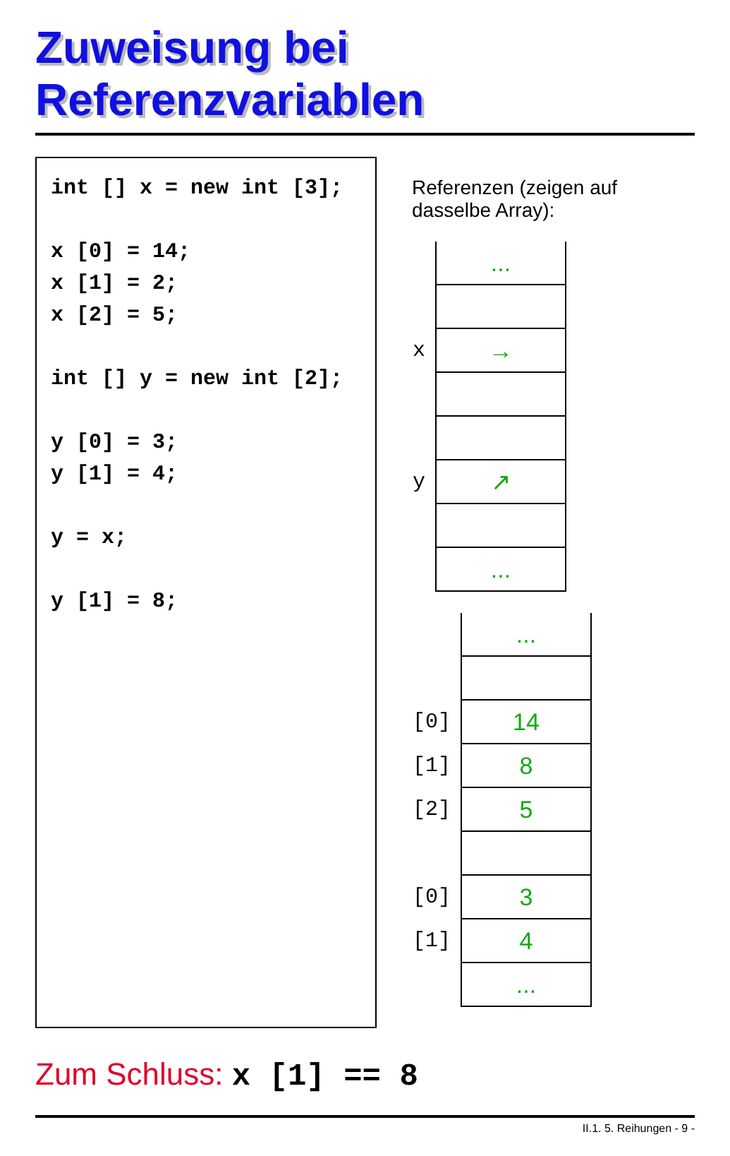Zuweisung bei Referenzvariablen
int [] x = new int [3]; x [0] = 14; x [1] = 2; x [2] = 5; int [] y = new int [2]; y [0] = 3; y [1] = 4; y = x; y [1] = 8;
Referenzen (zeigen auf dasselbe Array):
| | ... |
| x | → |
| y | ↗ |
| | ... |
| | ... |
| [0] | 14 |
| [1] | 8 |
| [2] | 5 |
| [0] | 3 |
| [1] | 4 |
| | ... |
Zum Schluss: x [1] == 8
II.1. 5. Reihungen - 9 -